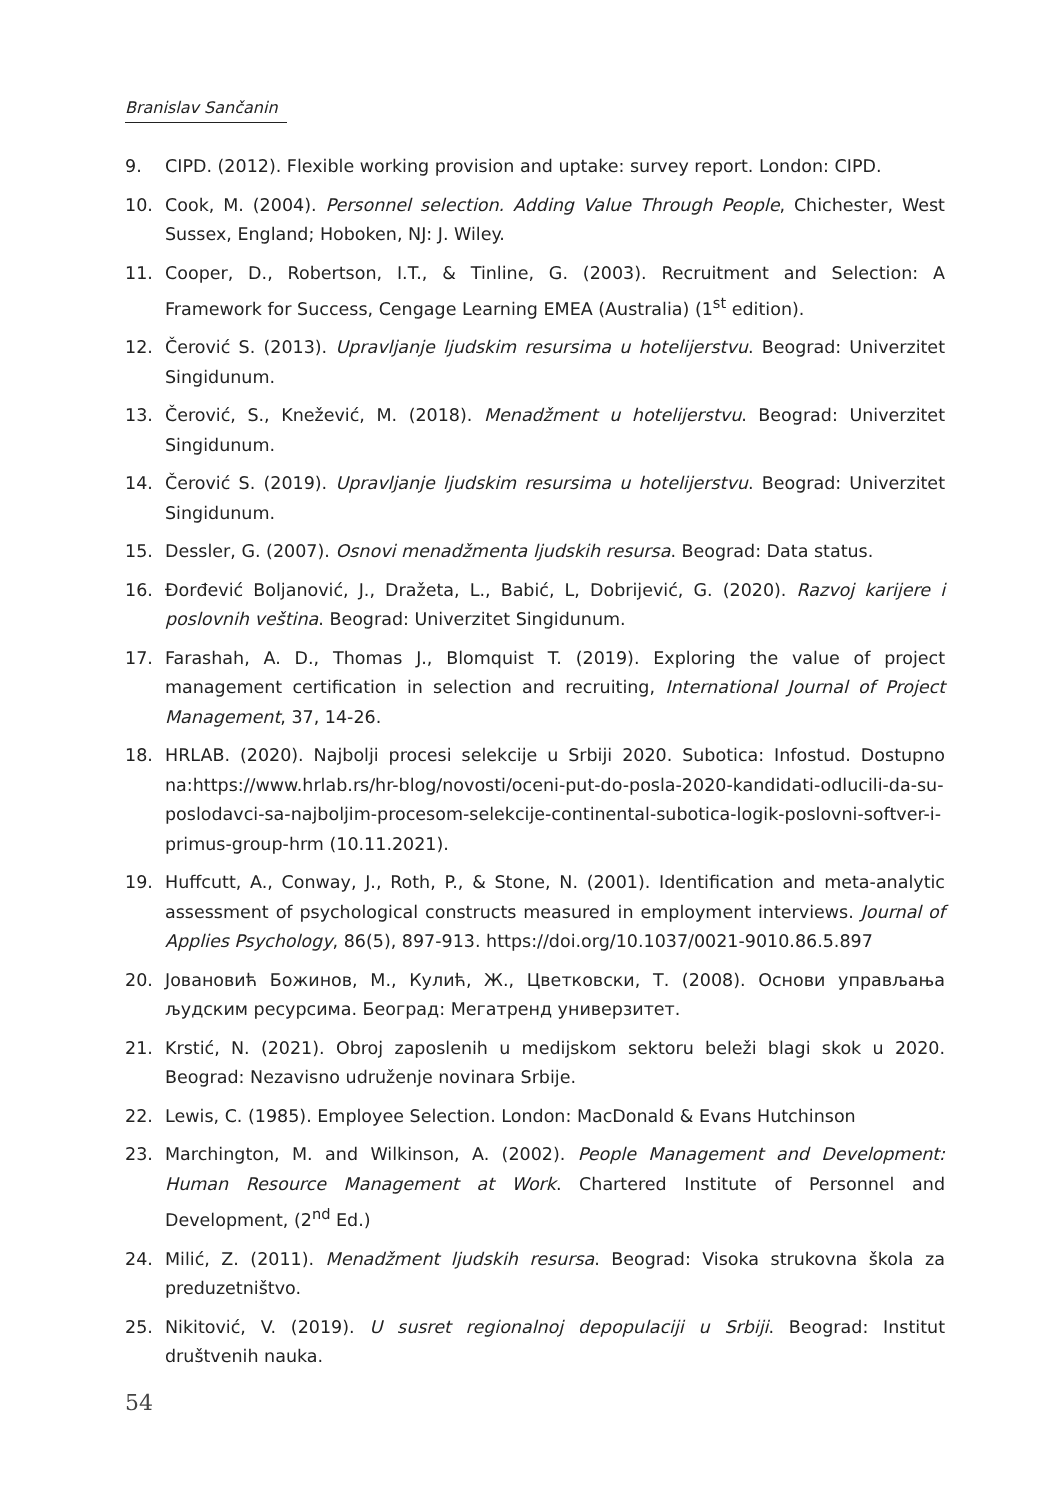Branislav Sančanin
9. CIPD. (2012). Flexible working provision and uptake: survey report. London: CIPD.
10. Cook, M. (2004). Personnel selection. Adding Value Through People, Chichester, West Sussex, England; Hoboken, NJ: J. Wiley.
11. Cooper, D., Robertson, I.T., & Tinline, G. (2003). Recruitment and Selection: A Framework for Success, Cengage Learning EMEA (Australia) (1<sup>st</sup> edition).
12. Čerović S. (2013). Upravljanje ljudskim resursima u hotelijerstvu. Beograd: Univerzitet Singidunum.
13. Čerović, S., Knežević, M. (2018). Menadžment u hotelijerstvu. Beograd: Univerzitet Singidunum.
14. Čerović S. (2019). Upravljanje ljudskim resursima u hotelijerstvu. Beograd: Univerzitet Singidunum.
15. Dessler, G. (2007). Osnovi menadžmenta ljudskih resursa. Beograd: Data status.
16. Đorđević Boljanović, J., Dražeta, L., Babić, L, Dobrijević, G. (2020). Razvoj karijere i poslovnih veština. Beograd: Univerzitet Singidunum.
17. Farashah, A. D., Thomas J., Blomquist T. (2019). Exploring the value of project management certification in selection and recruiting, International Journal of Project Management, 37, 14-26.
18. HRLAB. (2020). Najbolji procesi selekcije u Srbiji 2020. Subotica: Infostud. Dostupno na:https://www.hrlab.rs/hr-blog/novosti/oceni-put-do-posla-2020-kandidati-odlucili-da-su-poslodavci-sa-najboljim-procesom-selekcije-continental-subotica-logik-poslovni-softver-i-primus-group-hrm (10.11.2021).
19. Huffcutt, A., Conway, J., Roth, P., & Stone, N. (2001). Identification and meta-analytic assessment of psychological constructs measured in employment interviews. Journal of Applies Psychology, 86(5), 897-913. https://doi.org/10.1037/0021-9010.86.5.897
20. Јовановић Божинов, М., Кулић, Ж., Цветковски, Т. (2008). Основи управљања људским ресурсима. Београд: Мегатренд универзитет.
21. Krstić, N. (2021). Obroj zaposlenih u medijskom sektoru beleži blagi skok u 2020. Beograd: Nezavisno udruženje novinara Srbije.
22. Lewis, C. (1985). Employee Selection. London: MacDonald & Evans Hutchinson
23. Marchington, M. and Wilkinson, A. (2002). People Management and Development: Human Resource Management at Work. Chartered Institute of Personnel and Development, (2<sup>nd</sup> Ed.)
24. Milić, Z. (2011). Menadžment ljudskih resursa. Beograd: Visoka strukovna škola za preduzetništvo.
25. Nikitović, V. (2019). U susret regionalnoj depopulaciji u Srbiji. Beograd: Institut društvenih nauka.
54